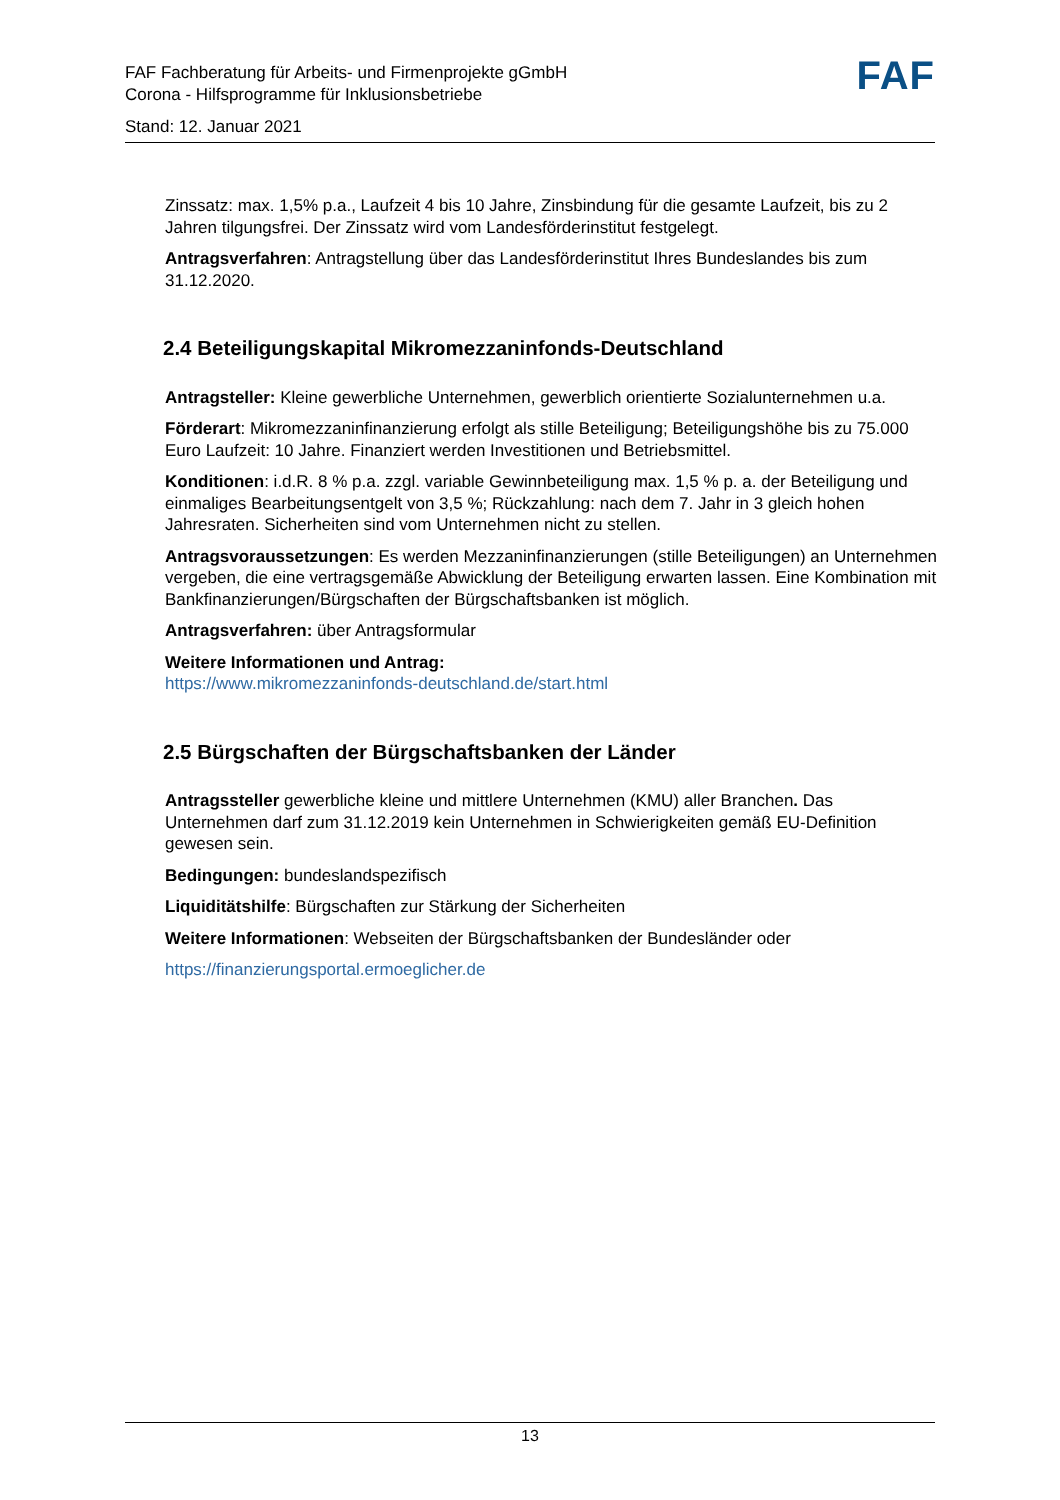FAF Fachberatung für Arbeits- und Firmenprojekte gGmbH
Corona - Hilfsprogramme für Inklusionsbetriebe
Stand: 12. Januar 2021
FAF
Zinssatz: max. 1,5% p.a., Laufzeit 4 bis 10 Jahre, Zinsbindung für die gesamte Laufzeit, bis zu 2 Jahren tilgungsfrei. Der Zinssatz wird vom Landesförderinstitut festgelegt.
Antragsverfahren: Antragstellung über das Landesförderinstitut Ihres Bundeslandes bis zum 31.12.2020.
2.4 Beteiligungskapital Mikromezzaninfonds-Deutschland
Antragsteller: Kleine gewerbliche Unternehmen, gewerblich orientierte Sozialunternehmen u.a.
Förderart: Mikromezzaninfinanzierung erfolgt als stille Beteiligung; Beteiligungshöhe bis zu 75.000 Euro Laufzeit: 10 Jahre. Finanziert werden Investitionen und Betriebsmittel.
Konditionen: i.d.R. 8 % p.a. zzgl. variable Gewinnbeteiligung max. 1,5 % p. a. der Beteiligung und einmaliges Bearbeitungsentgelt von 3,5 %; Rückzahlung: nach dem 7. Jahr in 3 gleich hohen Jahresraten. Sicherheiten sind vom Unternehmen nicht zu stellen.
Antragsvoraussetzungen: Es werden Mezzaninfinanzierungen (stille Beteiligungen) an Unternehmen vergeben, die eine vertragsgemäße Abwicklung der Beteiligung erwarten lassen. Eine Kombination mit Bankfinanzierungen/Bürgschaften der Bürgschaftsbanken ist möglich.
Antragsverfahren: über Antragsformular
Weitere Informationen und Antrag:
https://www.mikromezzaninfonds-deutschland.de/start.html
2.5 Bürgschaften der Bürgschaftsbanken der Länder
Antragssteller gewerbliche kleine und mittlere Unternehmen (KMU) aller Branchen. Das Unternehmen darf zum 31.12.2019 kein Unternehmen in Schwierigkeiten gemäß EU-Definition gewesen sein.
Bedingungen: bundeslandspezifisch
Liquiditätshilfe: Bürgschaften zur Stärkung der Sicherheiten
Weitere Informationen: Webseiten der Bürgschaftsbanken der Bundesländer oder
https://finanzierungsportal.ermoeglicher.de
13